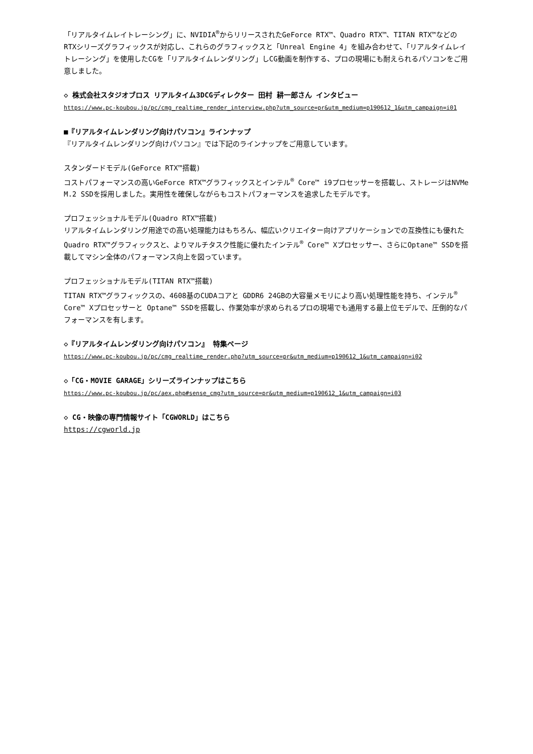「リアルタイムレイトレーシング」に、NVIDIA<sup>®</sup>からリリースされたGeForce RTX™、Quadro RTX™、TITAN RTX™などのRTXシリーズグラフィックスが対応し、これらのグラフィックスと「Unreal Engine 4」を組み合わせて、「リアルタイムレイトレーシング」を使用したCGを「リアルタイムレンダリング」しCG動画を制作する、プロの現場にも耐えられるパソコンをご用意しました。
◇ 株式会社スタジオブロス リアルタイム3DCGディレクター 田村 耕一郎さん インタビュー
https://www.pc-koubou.jp/pc/cmg_realtime_render_interview.php?utm_source=pr&utm_medium=p190612_1&utm_campaign=i01
■『リアルタイムレンダリング向けパソコン』ラインナップ
『リアルタイムレンダリング向けパソコン』では下記のラインナップをご用意しています。
スタンダードモデル(GeForce RTX™搭載)
コストパフォーマンスの高いGeForce RTX™グラフィックスとインテル<sup>®</sup> Core™ i9プロセッサーを搭載し、ストレージはNVMe M.2 SSDを採用しました。実用性を確保しながらもコストパフォーマンスを追求したモデルです。
プロフェッショナルモデル(Quadro RTX™搭載)
リアルタイムレンダリング用途での高い処理能力はもちろん、幅広いクリエイター向けアプリケーションでの互換性にも優れた Quadro RTX™グラフィックスと、よりマルチタスク性能に優れたインテル<sup>®</sup> Core™ Xプロセッサー、さらにOptane™ SSDを搭載してマシン全体のパフォーマンス向上を図っています。
プロフェッショナルモデル(TITAN RTX™搭載)
TITAN RTX™グラフィックスの、4608基のCUDAコアと GDDR6 24GBの大容量メモリにより高い処理性能を持ち、インテル<sup>®</sup> Core™ Xプロセッサーと Optane™ SSDを搭載し、作業効率が求められるプロの現場でも通用する最上位モデルで、圧倒的なパフォーマンスを有します。
◇『リアルタイムレンダリング向けパソコン』 特集ページ
https://www.pc-koubou.jp/pc/cmg_realtime_render.php?utm_source=pr&utm_medium=p190612_1&utm_campaign=i02
◇「CG・MOVIE GARAGE」シリーズラインナップはこちら
https://www.pc-koubou.jp/pc/aex.php#sense_cmg?utm_source=pr&utm_medium=p190612_1&utm_campaign=i03
◇ CG・映像の専門情報サイト「CGWORLD」はこちら
https://cgworld.jp